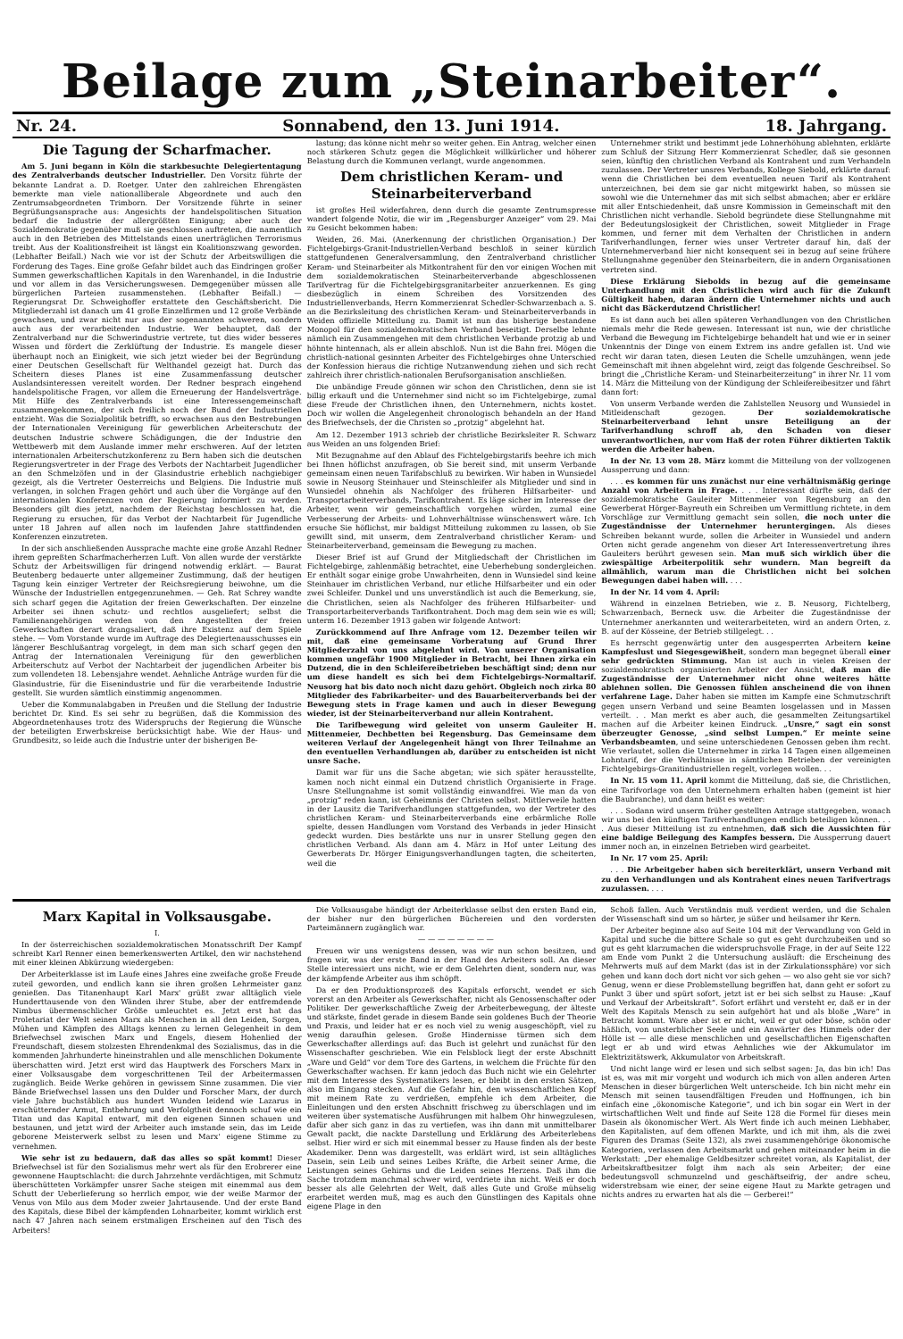Beilage zum „Steinarbeiter“.
Nr. 24. Sonnabend, den 13. Juni 1914. 18. Jahrgang.
Die Tagung der Scharfmacher.
Am 5. Juni begann in Köln die starkbesuchte Delegiertentagung des Zentralverbands deutscher Industrieller. Den Vorsitz führte der bekannte Landrat a. D. Roetger. Unter den zahlreichen Ehrengästen bemerkte man viele nationalliberale Abgeordnete und auch den Zentrumsabgeordneten Trimborn. Der Vorsitzende führte in seiner Begrüßungsansprache aus: Angesichts der handelspolitischen Situation bedarf die Industrie der allergrößten Einigung; aber auch der Sozialdemokratie gegenüber muß sie geschlossen auftreten, die namentlich auch in den Betrieben des Mittelstands einen unerträglichen Terrorismus treibt. Aus der Koalitionsfreiheit ist längst ein Koalitionszwang geworden. (Lebhafter Beifall.) Nach wie vor ist der Schutz der Arbeitswilligen die Forderung des Tages. Eine große Gefahr bildet auch das Eindringen großer Summen gewerkschaftlichen Kapitals in den Warenhandel, in die Industrie und vor allem in das Versicherungswesen. Demgegenüber müssen alle bürgerlichen Parteien zusammenstehen. (Lebhafter Beifall.) — Regierungsrat Dr. Schweighoffer erstattete den Geschäftsbericht. Die Mitgliederzahl ist danach um 41 große Einzelfirmen und 12 große Verbände gewachsen, und zwar nicht nur aus der sogenannten schweren, sondern auch aus der verarbeitenden Industrie. Wer behauptet, daß der Zentralverband nur die Schwerindustrie vertrete, tut dies wider besseres Wissen und fördert die Zerklüftung der Industrie. Es mangele dieser überhaupt noch an Einigkeit, wie sich jetzt wieder bei der Begründung einer Deutschen Gesellschaft für Welthandel gezeigt hat. Durch das Scheitern dieses Planes ist eine Zusammenfassung deutscher Auslandsinteressen vereitelt worden. Der Redner besprach eingehend handelspolitische Fragen, vor allem die Erneuerung der Handelsverträge. Mit Hilfe des Zentralverbands ist eine Interessengemeinschaft zusammengekommen, der sich freilich noch der Bund der Industriellen entzieht. Was die Sozialpolitik betrifft, so erwachsen aus den Bestrebungen der Internationalen Vereinigung für gewerblichen Arbeiterschutz der deutschen Industrie schwere Schädigungen, die der Industrie den Wettbewerb mit dem Auslande immer mehr erschweren. Auf der letzten internationalen Arbeiterschutzkonferenz zu Bern haben sich die deutschen Regierungsvertreter in der Frage des Verbots der Nachtarbeit Jugendlicher an den Schmelzöfen und in der Glasindustrie erheblich nachgiebiger gezeigt, als die Vertreter Oesterreichs und Belgiens. Die Industrie muß verlangen, in solchen Fragen gehört und auch über die Vorgänge auf den internationalen Konferenzen von der Regierung informiert zu werden. Besonders gilt dies jetzt, nachdem der Reichstag beschlossen hat, die Regierung zu ersuchen, für das Verbot der Nachtarbeit für Jugendliche unter 18 Jahren auf allen noch im laufenden Jahre stattfindenden Konferenzen einzutreten.
In der sich anschließenden Aussprache machte eine große Anzahl Redner ihrem gepreßten Scharfmacherherzen Luft. Von allen wurde der verstärkte Schutz der Arbeitswilligen für dringend notwendig erklärt. — Baurat Beutenberg bedauerte unter allgemeiner Zustimmung, daß der heutigen Tagung kein einziger Vertreter der Reichsregierung beiwohne, um die Wünsche der Industriellen entgegenzunehmen. — Geh. Rat Schrey wandte sich scharf gegen die Agitation der freien Gewerkschaften. Der einzelne Arbeiter sei ihnen schutz- und rechtlos ausgeliefert; selbst die Familienangehörigen werden von den Angestellten der freien Gewerkschaften derart drangsaliert, daß ihre Existenz auf dem Spiele stehe. — Vom Vorstande wurde im Auftrage des Delegiertenausschusses ein längerer Beschlußantrag vorgelegt, in dem man sich scharf gegen den Antrag der Internationalen Vereinigung für den gewerblichen Arbeiterschutz auf Verbot der Nachtarbeit der jugendlichen Arbeiter bis zum vollendeten 18. Lebensjahre wendet. Aehnliche Anträge wurden für die Glasindustrie, für die Eisenindustrie und für die verarbeitende Industrie gestellt. Sie wurden sämtlich einstimmig angenommen.
Ueber die Kommunalabgaben in Preußen und die Stellung der Industrie berichtet Dr. Kind. Es sei sehr zu begrüßen, daß die Kommission des Abgeordnetenhauses trotz des Widerspruchs der Regierung die Wünsche der beteiligten Erwerbskreise berücksichtigt habe. Wie der Haus- und Grundbesitz, so leide auch die Industrie unter der bisherigen Be-
lastung; das könne nicht mehr so weiter gehen. Ein Antrag, welcher einen noch stärkeren Schutz gegen die Möglichkeit willkürlicher und höherer Belastung durch die Kommunen verlangt, wurde angenommen.
Dem christlichen Keram- und Steinarbeiterverband
ist großes Heil widerfahren, denn durch die gesamte Zentrumspresse wandert folgende Notiz, die wir im „Regensburger Anzeiger“ vom 29. Mai zu Gesicht bekommen haben:
Weiden, 26. Mai. (Anerkennung der christlichen Organisation.) Der Fichtelgebirgs-Granit-Industriellen-Verband beschloß in seiner kürzlich stattgefundenen Generalversammlung, den Zentralverband christlicher Keram- und Steinarbeiter als Mitkontrahent für den vor einigen Wochen mit dem sozialdemokratischen Steinarbeiterverbande abgeschlossenen Tarifvertrag für die Fichtelgebirgsgranitarbeiter anzuerkennen. Es ging diesbezüglich in einem Schreiben des Vorsitzenden des Industriellenverbands, Herrn Kommerzienrat Schedler-Schwarzenbach a. S. an die Bezirksleitung des christlichen Keram- und Steinarbeiterverbands in Weiden offizielle Mitteilung zu. Damit ist nun das bisherige bestandene Monopol für den sozialdemokratischen Verband beseitigt. Derselbe lehnte nämlich ein Zusammengehen mit dem christlichen Verbande protzig ab und höhnte hintennach, als er allein abschloß. Nun ist die Bahn frei. Mögen die christlich-national gesinnten Arbeiter des Fichtelgebirges ohne Unterschied der Konfession hieraus die richtige Nutzanwendung ziehen und sich recht zahlreich ihrer christlich-nationalen Berufsorganisation anschließen.
Die unbändige Freude gönnen wir schon den Christlichen, denn sie ist billig erkauft und die Unternehmer sind nicht so im Fichtelgebirge, zumal diese Freude der Christlichen ihnen, den Unternehmern, nichts kostet. Doch wir wollen die Angelegenheit chronologisch behandeln an der Hand des Briefwechsels, der die Christen so „protzig“ abgelehnt hat.
Am 12. Dezember 1913 schrieb der christliche Bezirksleiter R. Schwarz aus Weiden an uns folgenden Brief:
Mit Bezugnahme auf den Ablauf des Fichtelgebirgstarifs beehre ich mich bei Ihnen höflichst anzufragen, ob Sie bereit sind, mit unserm Verbande gemeinsam einen neuen Tarifabschluß zu bewirken. Wir haben in Wunsiedel sowie in Neusorg Steinhauer und Steinschleifer als Mitglieder und sind in Wunsiedel ohnehin als Nachfolger des früheren Hilfsarbeiter- und Transportarbeiterverbands, Tarifkontrahent. Es läge sicher im Interesse der Arbeiter, wenn wir gemeinschaftlich vorgehen würden, zumal eine Verbesserung der Arbeits- und Lohnverhältnisse wünschenswert wäre. Ich ersuche Sie höflichst, mir baldigst Mitteilung zukommen zu lassen, ob Sie gewillt sind, mit unserm, dem Zentralverband christlicher Keram- und Steinarbeiterverband, gemeinsam die Bewegung zu machen.
Dieser Brief ist auf Grund der Mitgliedschaft der Christlichen im Fichtelgebirge, zahlenmäßig betrachtet, eine Ueberhebung sondergleichen. Er enthält sogar einige grobe Unwahrheiten, denn in Wunsiedel sind keine Steinhauer im christlichen Verband, nur etliche Hilfsarbeiter und ein oder zwei Schleifer. Dunkel und uns unverständlich ist auch die Bemerkung, sie, die Christlichen, seien als Nachfolger des früheren Hilfsarbeiter- und Transportarbeiterverbands Tarifkontrahent. Doch mag dem sein wie es will; unterm 16. Dezember 1913 gaben wir folgende Antwort:
Zurückkommend auf Ihre Anfrage vom 12. Dezember teilen wir mit, daß eine gemeinsame Vorberatung auf Grund Ihrer Mitgliederzahl von uns abgelehnt wird. Von unserer Organisation kommen ungefähr 1900 Mitglieder in Betracht, bei Ihnen zirka ein Dutzend, die in den Schleifereibetrieben beschäftigt sind; denn nur um diese handelt es sich bei dem Fichtelgebirgs-Normaltarif. Neusorg hat bis dato noch nicht dazu gehört. Obgleich noch zirka 80 Mitglieder des Fabrikarbeiter- und des Bauarbeiterverbands bei der Bewegung stets in Frage kamen und auch in dieser Bewegung wieder, ist der Steinarbeiterverband nur allein Kontrahent.
Die Tarifbewegung wird geleitet von unserm Gauleiter H. Mittenmeier, Dechbetten bei Regensburg. Das Gemeinsame dem weiteren Verlauf der Angelegenheit hängt von Ihrer Teilnahme an den eventuellen Verhandlungen ab, darüber zu entscheiden ist nicht unsre Sache.
Damit war für uns die Sache abgetan; wie sich später herausstellte, kamen noch nicht einmal ein Dutzend christlich Organisierte in Frage. Unsre Stellungnahme ist somit vollständig einwandfrei. Wie man da von „protzig“ reden kann, ist Geheimnis der Christen selbst. Mittlerweile hatten in der Lausitz die Tarifverhandlungen stattgefunden, wo der Vertreter des christlichen Keram- und Steinarbeiterverbands eine erbärmliche Rolle spielte, dessen Handlungen vom Vorstand des Verbands in jeder Hinsicht gedeckt wurden. Dies bestärkte uns nur in unsrer Stellung gegen den christlichen Verband. Als dann am 4. März in Hof unter Leitung des Gewerberats Dr. Hörger Einigungsverhandlungen tagten, die scheiterten, weil die
Unternehmer strikt und bestimmt jede Lohnerhöhung ablehnten, erklärte zum Schluß der Sitzung Herr Kommerzienrat Schedler, daß sie gesonnen seien, künftig den christlichen Verband als Kontrahent und zum Verhandeln zuzulassen. Der Vertreter unsres Verbands, Kollege Siebold, erklärte darauf: wenn die Christlichen bei dem eventuellen neuen Tarif als Kontrahent unterzeichnen, bei dem sie gar nicht mitgewirkt haben, so müssen sie sowohl wie die Unternehmer das mit sich selbst abmachen; aber er erkläre mit aller Entschiedenheit, daß unsre Kommission in Gemeinschaft mit den Christlichen nicht verhandle. Siebold begründete diese Stellungnahme mit der Bedeutungslosigkeit der Christlichen, soweit Mitglieder in Frage kommen, und ferner mit dem Verhalten der Christlichen in andern Tarifverhandlungen, ferner wies unser Vertreter darauf hin, daß der Unternehmerverband hier nicht konsequent sei in bezug auf seine frühere Stellungnahme gegenüber den Steinarbeitern, die in andern Organisationen vertreten sind.
Diese Erklärung Siebolds in bezug auf die gemeinsame Unterhandlung mit den Christlichen wird auch für die Zukunft Gültigkeit haben, daran ändern die Unternehmer nichts und auch nicht das Bäckerdutzend Christlicher!
Es ist dann auch bei allen späteren Verhandlungen von den Christlichen niemals mehr die Rede gewesen. Interessant ist nun, wie der christliche Verband die Bewegung im Fichtelgebirge behandelt hat und wie er in seiner Unkenntnis der Dinge von einem Extrem ins andre gefallen ist. Und wie recht wir daran taten, diesen Leuten die Schelle umzuhängen, wenn jede Gemeinschaft mit ihnen abgelehnt wird, zeigt das folgende Geschreibsel. So bringt die „Christliche Keram- und Steinarbeiterzeitung“ in ihrer Nr. 11 vom 14. März die Mitteilung von der Kündigung der Schleifereibesitzer und fährt dann fort:
Von unserm Verbande werden die Zahlstellen Neusorg und Wunsiedel in Mitleidenschaft gezogen. Der sozialdemokratische Steinarbeiterverband lehnt unsre Beteiligung an der Tarifverhandlung schroff ab, den Schaden von dieser unverantwortlichen, nur vom Haß der roten Führer diktierten Taktik werden die Arbeiter haben.
In der Nr. 13 vom 28. März kommt die Mitteilung von der vollzogenen Aussperrung und dann:
. . . es kommen für uns zunächst nur eine verhältnismäßig geringe Anzahl von Arbeitern in Frage. . . . Interessant dürfte sein, daß der sozialdemokratische Gauleiter Mittenmeier von Regensburg an den Gewerberat Hörger-Bayreuth ein Schreiben um Vermittlung richtete, in dem Vorschläge zur Vermittlung gemacht sein sollen, die noch unter die Zugeständnisse der Unternehmer heruntergingen. Als dieses Schreiben bekannt wurde, sollen die Arbeiter in Wunsiedel und andern Orten nicht gerade angenehm von dieser Art Interessenvertretung ihres Gauleiters berührt gewesen sein. Man muß sich wirklich über die zwiespältige Arbeiterpolitik sehr wundern. Man begreift da allmählich, warum man die Christlichen nicht bei solchen Bewegungen dabei haben will. . . .
In der Nr. 14 vom 4. April:
Während in einzelnen Betrieben, wie z. B. Neusorg, Fichtelberg, Schwarzenbach, Berneck usw. die Arbeiter die Zugeständnisse der Unternehmer anerkannten und weiterarbeiteten, wird an andern Orten, z. B. auf der Kösseine, der Betrieb stillgelegt. . .
Es herrscht gegenwärtig unter den ausgesperrten Arbeitern keine Kampfeslust und Siegesgewißheit, sondern man begegnet überall einer sehr gedrückten Stimmung. Man ist auch in vielen Kreisen der sozialdemokratisch organisierten Arbeiter der Ansicht, daß man die Zugeständnisse der Unternehmer nicht ohne weiteres hätte ablehnen sollen. Die Genossen fühlen anscheinend die von ihnen verfahrene Lage. Daher haben sie mitten im Kampfe eine Schmutzschrift gegen unsern Verband und seine Beamten losgelassen und in Massen verteilt. . . Man merkt es aber auch, die gesammelten Zeitungsartikel machen auf die Arbeiter keinen Eindruck. „Unsre,“ sagt ein sonst überzeugter Genosse, „sind selbst Lumpen.“ Er meinte seine Verbandsbeamten, und seine unterschiedenen Genossen geben ihm recht. Wie verlautet, sollen die Unternehmer in zirka 14 Tagen einen allgemeinen Lohntarif, der die Verhältnisse in sämtlichen Betrieben der vereinigten Fichtelgebirgs-Granitindustriellen regelt, vorlegen wollen. . .
In Nr. 15 vom 11. April kommt die Mitteilung, daß sie, die Christlichen, eine Tarifvorlage von den Unternehmern erhalten haben (gemeint ist hier die Baubranche), und dann heißt es weiter:
. . . Sodann wird unserm früher gestellten Antrage stattgegeben, wonach wir uns bei den künftigen Tarifverhandlungen endlich beteiligen können. . . . Aus dieser Mitteilung ist zu entnehmen, daß sich die Aussichten für eine baldige Beilegung des Kampfes bessern. Die Aussperrung dauert immer noch an, in einzelnen Betrieben wird gearbeitet.
In Nr. 17 vom 25. April:
. . . Die Arbeitgeber haben sich bereiterklärt, unsern Verband mit zu den Verhandlungen und als Kontrahent eines neuen Tarifvertrags zuzulassen. . . .
Marx Kapital in Volksausgabe.
I.
In der österreichischen sozialdemokratischen Monatsschrift Der Kampf schreibt Karl Renner einen bemerkenswerten Artikel, den wir nachstehend mit einer kleinen Abkürzung wiedergeben:
Der Arbeiterklasse ist im Laufe eines Jahres eine zweifache große Freude zuteil geworden, und endlich kann sie ihren großen Lehrmeister ganz genießen. Das Titanenhaupt Karl Marx' grüßt zwar alltäglich viele Hunderttausende von den Wänden ihrer Stube, aber der entfremdende Nimbus übermenschlicher Größe umleuchtet es. Jetzt erst hat das Proletariat der Welt seinen Marx als Menschen in all den Leiden, Sorgen, Mühen und Kämpfen des Alltags kennen zu lernen Gelegenheit in dem Briefwechsel zwischen Marx und Engels, diesem Hohenlied der Freundschaft, diesem stolzesten Ehrendenkmal des Sozialismus, das in die kommenden Jahrhunderte hineinstrahlen und alle menschlichen Dokumente überschatten wird. Jetzt erst wird das Hauptwerk des Forschers Marx in einer Volksausgabe dem vorgeschrittenen Teil der Arbeitermassen zugänglich. Beide Werke gehören in gewissem Sinne zusammen. Die vier Bände Briefwechsel lassen uns den Dulder und Forscher Marx, der durch viele Jahre buchstäblich aus hundert Wunden leidend wie Lazarus in erschütternder Armut, Entbehrung und Verfolgtheit dennoch schuf wie ein Titan und das Kapital entwarf, mit den eigenen Sinnen schauen und bestaunen, und jetzt wird der Arbeiter auch imstande sein, das im Leide geborene Meisterwerk selbst zu lesen und Marx' eigene Stimme zu vernehmen.
Wie sehr ist zu bedauern, daß das alles so spät kommt! Dieser Briefwechsel ist für den Sozialismus mehr wert als für den Erobrerer eine gewonnene Hauptschlacht: die durch Jahrzehnte verdächtigen, mit Schmutz überschütteten Vorkämpfer unsrer Sache steigen mit einemmal aus dem Schutt der Ueberlieferung so herrlich empor, wie der weiße Marmor der Venus von Milo aus dem Moder zweier Jahrtausende. Und der erste Band des Kapitals, diese Bibel der kämpfenden Lohnarbeiter, kommt wirklich erst nach 47 Jahren nach seinem erstmaligen Erscheinen auf den Tisch des Arbeiters!
Die Volksausgabe händigt der Arbeiterklasse selbst den ersten Band ein, der bisher nur den bürgerlichen Büchereien und den vordersten Parteimännern zugänglich war.
— — — — — — — —
Freuen wir uns wenigstens dessen, was wir nun schon besitzen, und fragen wir, was der erste Band in der Hand des Arbeiters soll. An dieser Stelle interessiert uns nicht, wie er dem Gelehrten dient, sondern nur, was der kämpfende Arbeiter aus ihm schöpft.
Da er den Produktionsprozeß des Kapitals erforscht, wendet er sich vorerst an den Arbeiter als Gewerkschafter, nicht als Genossenschafter oder Politiker. Der gewerkschaftliche Zweig der Arbeiterbewegung, der älteste und stärkste, findet gerade in diesem Bande sein goldenes Buch der Theorie und Praxis, und leider hat er es noch viel zu wenig ausgeschöpft, viel zu wenig daraufhin gelesen. Große Hindernisse türmen sich dem Gewerkschafter allerdings auf: das Buch ist gelehrt und zunächst für den Wissenschafter geschrieben. Wie ein Felsblock liegt der erste Abschnitt „Ware und Geld“ vor dem Tore des Gartens, in welchem die Früchte für den Gewerkschafter wachsen. Er kann jedoch das Buch nicht wie ein Gelehrter mit dem Interesse des Systematikers lesen, er bleibt in den ersten Sätzen, also im Eingang stecken. Auf die Gefahr hin, den wissenschaftlichen Kopf mit meinem Rate zu verdrießen, empfehle ich dem Arbeiter, die Einleitungen und den ersten Abschnitt frischweg zu überschlagen und im weiteren über systematische Ausführungen mit halbem Ohr hinwegzulesen, dafür aber sich ganz in das zu vertiefen, was ihn dann mit unmittelbarer Gewalt packt, die nackte Darstellung und Erklärung des Arbeiterlebens selbst. Hier wird er sich mit einemmal besser zu Hause finden als der beste Akademiker. Denn was dargestellt, was erklärt wird, ist sein alltägliches Dasein, sein Leib und seines Leibes Kräfte, die Arbeit seiner Arme, die Leistungen seines Gehirns und die Leiden seines Herzens. Daß ihm die Sache trotzdem manchmal schwer wird, verdriete ihn nicht. Weiß er doch besser als alle Gelehrten der Welt, daß alles Gute und Große mühselig erarbeitet werden muß, mag es auch den Günstlingen des Kapitals ohne eigene Plage in den
Schoß fallen. Auch Verständnis muß verdient werden, und die Schalen der Wissenschaft sind um so härter, je süßer und heilsamer ihr Kern.
Der Arbeiter beginne also auf Seite 104 mit der Verwandlung von Geld in Kapital und suche die bittere Schale so gut es geht durchzubeißen und so gut es geht klarzumachen die widerspruchsvolle Frage, in der auf Seite 122 am Ende vom Punkt 2 die Untersuchung ausläuft: die Erscheinung des Mehrwerts muß auf dem Markt (das ist in der Zirkulationssphäre) vor sich gehen und kann doch dort nicht vor sich gehen — wo also geht sie vor sich? Genug, wenn er diese Problemstellung begriffen hat, dann geht er sofort zu Punkt 3 über und spürt sofort, jetzt ist er bei sich selbst zu Hause: „Kauf und Verkauf der Arbeitskraft“. Sofort erfährt und versteht er, daß er in der Welt des Kapitals Mensch zu sein aufgehört hat und als bloße „Ware“ in Betracht kommt. Ware aber ist er nicht, weil er gut oder böse, schön oder häßlich, von unsterblicher Seele und ein Anwärter des Himmels oder der Hölle ist — alle diese menschlichen und gesellschaftlichen Eigenschaften legt er ab und wird etwas Aehnliches wie der Akkumulator im Elektrizitätswerk, Akkumulator von Arbeitskraft.
Und nicht lange wird er lesen und sich selbst sagen: Ja, das bin ich! Das ist es, was mit mir vorgeht und wodurch ich mich von allen anderen Arten Menschen in dieser bürgerlichen Welt unterscheide. Ich bin nicht mehr ein Mensch mit seinen tausendfältigen Freuden und Hoffnungen, ich bin einfach eine „ökonomische Kategorie“, und ich bin sogar ein Wert in der wirtschaftlichen Welt und finde auf Seite 128 die Formel für dieses mein Dasein als ökonomischer Wert. Als Wert finde ich auch meinen Liebhaber, den Kapitalisten, auf dem offenen Markte, und ich mit ihm, als die zwei Figuren des Dramas (Seite 132), als zwei zusammengehörige ökonomische Kategorien, verlassen den Arbeitsmarkt und gehen miteinander heim in die Werkstatt: „Der ehemalige Geldbesitzer schreitet voran, als Kapitalist, der Arbeitskraftbesitzer folgt ihm nach als sein Arbeiter; der eine bedeutungsvoll schmunzelnd und geschäftseifrig, der andre scheu, widerstrebsam wie einer, der seine eigene Haut zu Markte getragen und nichts andres zu erwarten hat als die — Gerberei!“